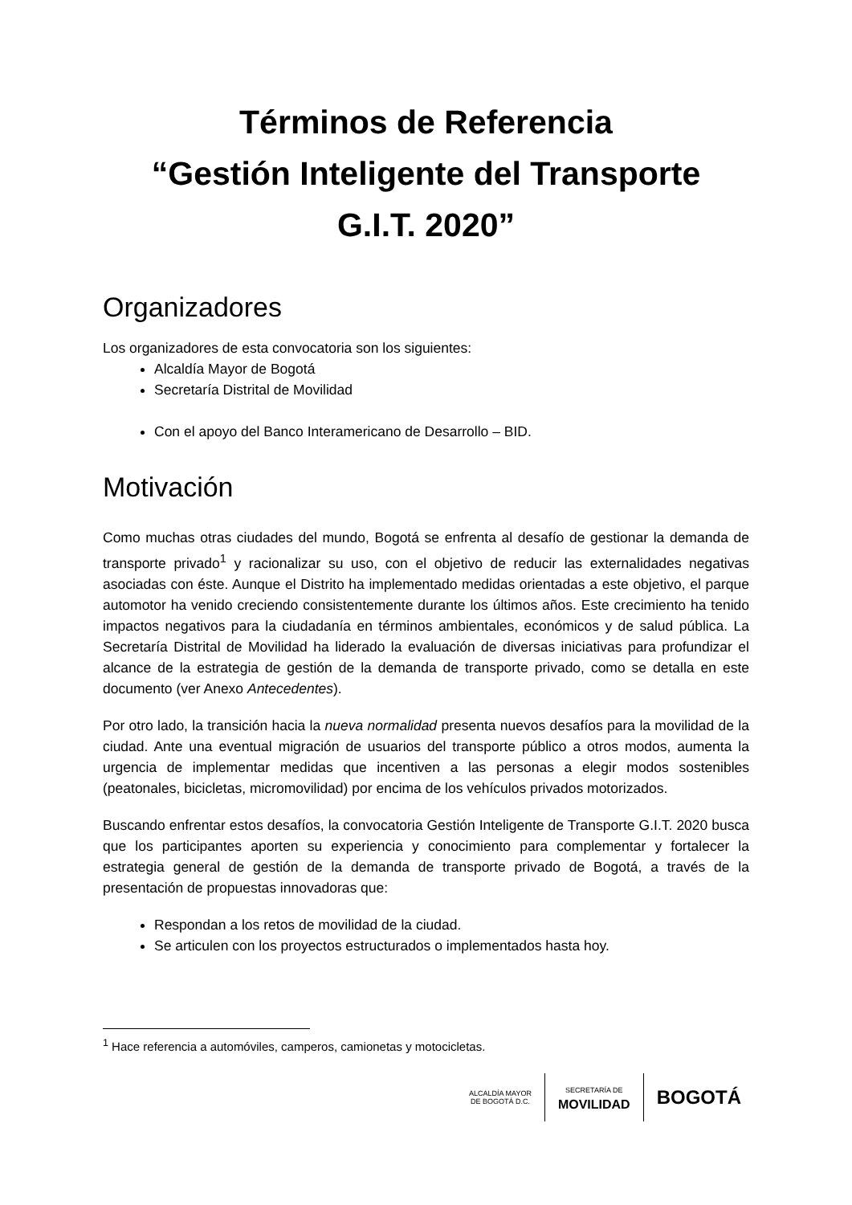Términos de Referencia
“Gestión Inteligente del Transporte
G.I.T. 2020”
Organizadores
Los organizadores de esta convocatoria son los siguientes:
Alcaldía Mayor de Bogotá
Secretaría Distrital de Movilidad
Con el apoyo del Banco Interamericano de Desarrollo – BID.
Motivación
Como muchas otras ciudades del mundo, Bogotá se enfrenta al desafío de gestionar la demanda de transporte privado<sup>1</sup> y racionalizar su uso, con el objetivo de reducir las externalidades negativas asociadas con éste. Aunque el Distrito ha implementado medidas orientadas a este objetivo, el parque automotor ha venido creciendo consistentemente durante los últimos años. Este crecimiento ha tenido impactos negativos para la ciudadanía en términos ambientales, económicos y de salud pública. La Secretaría Distrital de Movilidad ha liderado la evaluación de diversas iniciativas para profundizar el alcance de la estrategia de gestión de la demanda de transporte privado, como se detalla en este documento (ver Anexo Antecedentes).
Por otro lado, la transición hacia la nueva normalidad presenta nuevos desafíos para la movilidad de la ciudad. Ante una eventual migración de usuarios del transporte público a otros modos, aumenta la urgencia de implementar medidas que incentiven a las personas a elegir modos sostenibles (peatonales, bicicletas, micromovilidad) por encima de los vehículos privados motorizados.
Buscando enfrentar estos desafíos, la convocatoria Gestión Inteligente de Transporte G.I.T. 2020 busca que los participantes aporten su experiencia y conocimiento para complementar y fortalecer la estrategia general de gestión de la demanda de transporte privado de Bogotá, a través de la presentación de propuestas innovadoras que:
Respondan a los retos de movilidad de la ciudad.
Se articulen con los proyectos estructurados o implementados hasta hoy.
<sup>1</sup> Hace referencia a automóviles, camperos, camionetas y motocicletas.
ALCALDÍA MAYOR
DE BOGOTÁ D.C.
SECRETARÍA DE
MOVILIDAD
BOGOTÁ